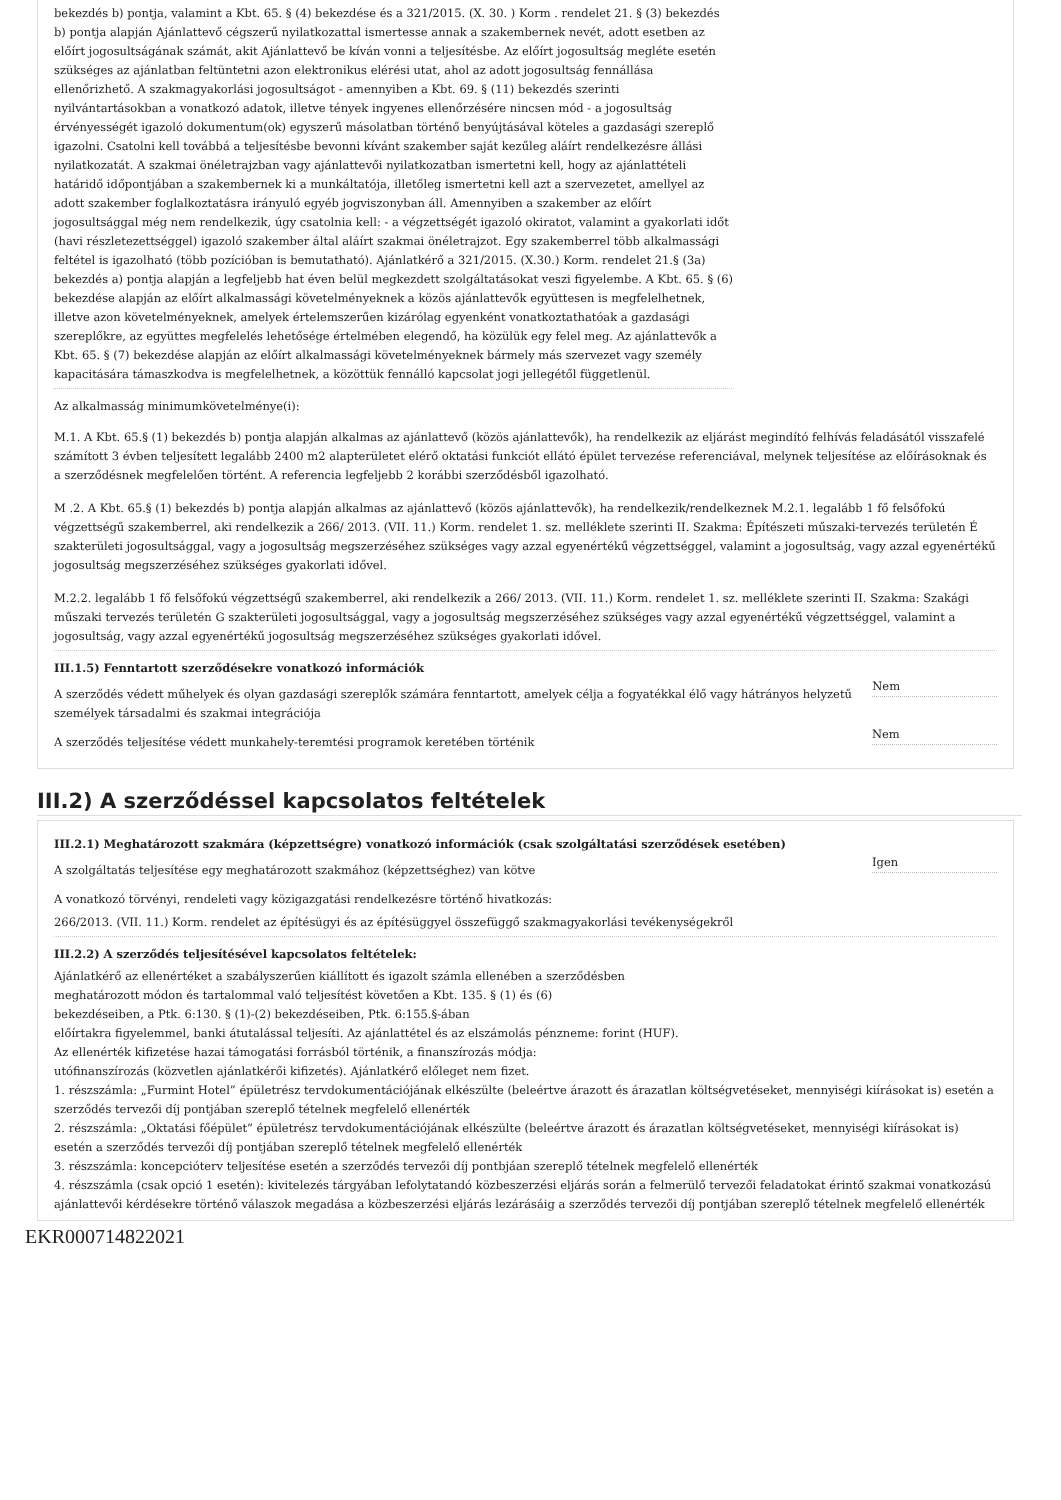bekezdés b) pontja, valamint a Kbt. 65. § (4) bekezdése és a 321/2015. (X. 30. ) Korm . rendelet 21. § (3) bekezdés b) pontja alapján Ajánlattevő cégszerű nyilatkozattal ismertesse annak a szakembernek nevét, adott esetben az előírt jogosultságának számát, akit Ajánlattevő be kíván vonni a teljesítésbe. Az előírt jogosultság megléte esetén szükséges az ajánlatban feltüntetni azon elektronikus elérési utat, ahol az adott jogosultság fennállása ellenőrizhető. A szakmagyakorlási jogosultságot - amennyiben a Kbt. 69. § (11) bekezdés szerinti nyilvántartásokban a vonatkozó adatok, illetve tények ingyenes ellenőrzésére nincsen mód - a jogosultság érvényességét igazoló dokumentum(ok) egyszerű másolatban történő benyújtásával köteles a gazdasági szereplő igazolni. Csatolni kell továbbá a teljesítésbe bevonni kívánt szakember saját kezűleg aláírt rendelkezésre állási nyilatkozatát. A szakmai önéletrajzban vagy ajánlattevői nyilatkozatban ismertetni kell, hogy az ajánlattételi határidő időpontjában a szakembernek ki a munkáltatója, illetőleg ismertetni kell azt a szervezetet, amellyel az adott szakember foglalkoztatásra irányuló egyéb jogviszonyban áll. Amennyiben a szakember az előírt jogosultsággal még nem rendelkezik, úgy csatolnia kell: - a végzettségét igazoló okiratot, valamint a gyakorlati időt (havi részletezettséggel) igazoló szakember által aláírt szakmai önéletrajzot. Egy szakemberrel több alkalmassági feltétel is igazolható (több pozícióban is bemutatható). Ajánlatkérő a 321/2015. (X.30.) Korm. rendelet 21.§ (3a) bekezdés a) pontja alapján a legfeljebb hat éven belül megkezdett szolgáltatásokat veszi figyelembe. A Kbt. 65. § (6) bekezdése alapján az előírt alkalmassági követelményeknek a közös ajánlattevők együttesen is megfelelhetnek, illetve azon követelményeknek, amelyek értelemszerűen kizárólag egyenként vonatkoztathatóak a gazdasági szereplőkre, az együttes megfelelés lehetősége értelmében elegendő, ha közülük egy felel meg. Az ajánlattevők a Kbt. 65. § (7) bekezdése alapján az előírt alkalmassági követelményeknek bármely más szervezet vagy személy kapacitására támaszkodva is megfelelhetnek, a közöttük fennálló kapcsolat jogi jellegétől függetlenül.
Az alkalmasság minimumkövetelménye(i):
M.1. A Kbt. 65.§ (1) bekezdés b) pontja alapján alkalmas az ajánlattevő (közös ajánlattevők), ha rendelkezik az eljárást megindító felhívás feladásától visszafelé számított 3 évben teljesített legalább 2400 m2 alapterületet elérő oktatási funkciót ellátó épület tervezése referenciával, melynek teljesítése az előírásoknak és a szerződésnek megfelelően történt. A referencia legfeljebb 2 korábbi szerződésből igazolható.
M .2. A Kbt. 65.§ (1) bekezdés b) pontja alapján alkalmas az ajánlattevő (közös ajánlattevők), ha rendelkezik/rendelkeznek M.2.1. legalább 1 fő felsőfokú végzettségű szakemberrel, aki rendelkezik a 266/ 2013. (VII. 11.) Korm. rendelet 1. sz. melléklete szerinti II. Szakma: Építészeti műszaki-tervezés területén É szakterületi jogosultsággal, vagy a jogosultság megszerzéséhez szükséges vagy azzal egyenértékű végzettséggel, valamint a jogosultság, vagy azzal egyenértékű jogosultság megszerzéséhez szükséges gyakorlati idővel.
M.2.2. legalább 1 fő felsőfokú végzettségű szakemberrel, aki rendelkezik a 266/ 2013. (VII. 11.) Korm. rendelet 1. sz. melléklete szerinti II. Szakma: Szakági műszaki tervezés területén G szakterületi jogosultsággal, vagy a jogosultság megszerzéséhez szükséges vagy azzal egyenértékű végzettséggel, valamint a jogosultság, vagy azzal egyenértékű jogosultság megszerzéséhez szükséges gyakorlati idővel.
III.1.5) Fenntartott szerződésekre vonatkozó információk
A szerződés védett műhelyek és olyan gazdasági szereplők számára fenntartott, amelyek célja a fogyatékkal élő vagy hátrányos helyzetű személyek társadalmi és szakmai integrációja
Nem
A szerződés teljesítése védett munkahely-teremtési programok keretében történik
Nem
III.2) A szerződéssel kapcsolatos feltételek
III.2.1) Meghatározott szakmára (képzettségre) vonatkozó információk (csak szolgáltatási szerződések esetében)
A szolgáltatás teljesítése egy meghatározott szakmához (képzettséghez) van kötve
Igen
A vonatkozó törvényi, rendeleti vagy közigazgatási rendelkezésre történő hivatkozás:
266/2013. (VII. 11.) Korm. rendelet az építésügyi és az építésüggyel összefüggő szakmagyakorlási tevékenységekről
III.2.2) A szerződés teljesítésével kapcsolatos feltételek:
Ajánlatkérő az ellenértéket a szabályszerűen kiállított és igazolt számla ellenében a szerződésben
meghatározott módon és tartalommal való teljesítést követően a Kbt. 135. § (1) és (6)
bekezdéseiben, a Ptk. 6:130. § (1)-(2) bekezdéseiben, Ptk. 6:155.§-ában
előírtakra figyelemmel, banki átutalással teljesíti. Az ajánlattétel és az elszámolás pénzneme: forint (HUF).
Az ellenérték kifizetése hazai támogatási forrásból történik, a finanszírozás módja:
utófinanszírozás (közvetlen ajánlatkérői kifizetés). Ajánlatkérő előleget nem fizet.
1. részszámla: „Furmint Hotel” épületrész tervdokumentációjának elkészülte (beleértve árazott és árazatlan költségvetéseket, mennyiségi kiírásokat is) esetén a szerződés tervezői díj pontjában szereplő tételnek megfelelő ellenérték
2. részszámla: „Oktatási főépület” épületrész tervdokumentációjának elkészülte (beleértve árazott és árazatlan költségvetéseket, mennyiségi kiírásokat is) esetén a szerződés tervezői díj pontjában szereplő tételnek megfelelő ellenérték
3. részszámla: koncepcióterv teljesítése esetén a szerződés tervezői díj pontbjáan szereplő tételnek megfelelő ellenérték
4. részszámla (csak opció 1 esetén): kivitelezés tárgyában lefolytatandó közbeszerzési eljárás során a felmerülő tervezői feladatokat érintő szakmai vonatkozású ajánlattevői kérdésekre történő válaszok megadása a közbeszerzési eljárás lezárásáig a szerződés tervezői díj pontjában szereplő tételnek megfelelő ellenérték
EKR000714822021